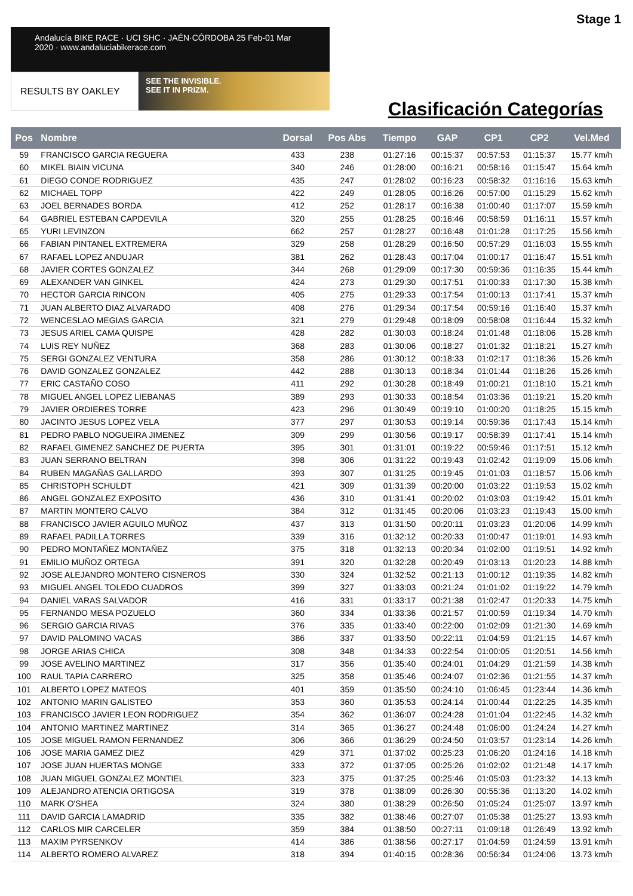Stage 1
Andalucía BIKE RACE · UCI SHC · JAÉN·CÓRDOBA 25 Feb-01 Mar 2020 · www.andaluciabikerace.com
RESULTS BY OAKLEY
SEE THE INVISIBLE.
SEE IT IN PRIZM.
Clasificación Categorías
| Pos | Nombre | Dorsal | Pos Abs | Tiempo | GAP | CP1 | CP2 | Vel.Med |
| --- | --- | --- | --- | --- | --- | --- | --- | --- |
| 59 | FRANCISCO GARCIA REGUERA | 433 | 238 | 01:27:16 | 00:15:37 | 00:57:53 | 01:15:37 | 15.77 km/h |
| 60 | MIKEL BIAIN VICUNA | 340 | 246 | 01:28:00 | 00:16:21 | 00:58:16 | 01:15:47 | 15.64 km/h |
| 61 | DIEGO CONDE RODRIGUEZ | 435 | 247 | 01:28:02 | 00:16:23 | 00:58:32 | 01:16:16 | 15.63 km/h |
| 62 | MICHAEL TOPP | 422 | 249 | 01:28:05 | 00:16:26 | 00:57:00 | 01:15:29 | 15.62 km/h |
| 63 | JOEL BERNADES BORDA | 412 | 252 | 01:28:17 | 00:16:38 | 01:00:40 | 01:17:07 | 15.59 km/h |
| 64 | GABRIEL ESTEBAN CAPDEVILA | 320 | 255 | 01:28:25 | 00:16:46 | 00:58:59 | 01:16:11 | 15.57 km/h |
| 65 | YURI LEVINZON | 662 | 257 | 01:28:27 | 00:16:48 | 01:01:28 | 01:17:25 | 15.56 km/h |
| 66 | FABIAN PINTANEL EXTREMERA | 329 | 258 | 01:28:29 | 00:16:50 | 00:57:29 | 01:16:03 | 15.55 km/h |
| 67 | RAFAEL LOPEZ ANDUJAR | 381 | 262 | 01:28:43 | 00:17:04 | 01:00:17 | 01:16:47 | 15.51 km/h |
| 68 | JAVIER CORTES GONZALEZ | 344 | 268 | 01:29:09 | 00:17:30 | 00:59:36 | 01:16:35 | 15.44 km/h |
| 69 | ALEXANDER VAN GINKEL | 424 | 273 | 01:29:30 | 00:17:51 | 01:00:33 | 01:17:30 | 15.38 km/h |
| 70 | HECTOR GARCIA RINCON | 405 | 275 | 01:29:33 | 00:17:54 | 01:00:13 | 01:17:41 | 15.37 km/h |
| 71 | JUAN ALBERTO DIAZ ALVARADO | 408 | 276 | 01:29:34 | 00:17:54 | 00:59:16 | 01:16:40 | 15.37 km/h |
| 72 | WENCESLAO MEGIAS GARCIA | 321 | 279 | 01:29:48 | 00:18:09 | 00:58:08 | 01:16:44 | 15.32 km/h |
| 73 | JESUS ARIEL CAMA QUISPE | 428 | 282 | 01:30:03 | 00:18:24 | 01:01:48 | 01:18:06 | 15.28 km/h |
| 74 | LUIS REY NUÑEZ | 368 | 283 | 01:30:06 | 00:18:27 | 01:01:32 | 01:18:21 | 15.27 km/h |
| 75 | SERGI GONZALEZ VENTURA | 358 | 286 | 01:30:12 | 00:18:33 | 01:02:17 | 01:18:36 | 15.26 km/h |
| 76 | DAVID GONZALEZ GONZALEZ | 442 | 288 | 01:30:13 | 00:18:34 | 01:01:44 | 01:18:26 | 15.26 km/h |
| 77 | ERIC CASTAÑO COSO | 411 | 292 | 01:30:28 | 00:18:49 | 01:00:21 | 01:18:10 | 15.21 km/h |
| 78 | MIGUEL ANGEL LOPEZ LIEBANAS | 389 | 293 | 01:30:33 | 00:18:54 | 01:03:36 | 01:19:21 | 15.20 km/h |
| 79 | JAVIER ORDIERES TORRE | 423 | 296 | 01:30:49 | 00:19:10 | 01:00:20 | 01:18:25 | 15.15 km/h |
| 80 | JACINTO JESUS LOPEZ VELA | 377 | 297 | 01:30:53 | 00:19:14 | 00:59:36 | 01:17:43 | 15.14 km/h |
| 81 | PEDRO PABLO NOGUEIRA JIMENEZ | 309 | 299 | 01:30:56 | 00:19:17 | 00:58:39 | 01:17:41 | 15.14 km/h |
| 82 | RAFAEL GIMENEZ SANCHEZ DE PUERTA | 395 | 301 | 01:31:01 | 00:19:22 | 00:59:46 | 01:17:51 | 15.12 km/h |
| 83 | JUAN SERRANO BELTRAN | 398 | 306 | 01:31:22 | 00:19:43 | 01:02:42 | 01:19:09 | 15.06 km/h |
| 84 | RUBEN MAGAÑAS GALLARDO | 393 | 307 | 01:31:25 | 00:19:45 | 01:01:03 | 01:18:57 | 15.06 km/h |
| 85 | CHRISTOPH SCHULDT | 421 | 309 | 01:31:39 | 00:20:00 | 01:03:22 | 01:19:53 | 15.02 km/h |
| 86 | ANGEL GONZALEZ EXPOSITO | 436 | 310 | 01:31:41 | 00:20:02 | 01:03:03 | 01:19:42 | 15.01 km/h |
| 87 | MARTIN MONTERO CALVO | 384 | 312 | 01:31:45 | 00:20:06 | 01:03:23 | 01:19:43 | 15.00 km/h |
| 88 | FRANCISCO JAVIER AGUILO MUÑOZ | 437 | 313 | 01:31:50 | 00:20:11 | 01:03:23 | 01:20:06 | 14.99 km/h |
| 89 | RAFAEL PADILLA TORRES | 339 | 316 | 01:32:12 | 00:20:33 | 01:00:47 | 01:19:01 | 14.93 km/h |
| 90 | PEDRO MONTAÑEZ MONTAÑEZ | 375 | 318 | 01:32:13 | 00:20:34 | 01:02:00 | 01:19:51 | 14.92 km/h |
| 91 | EMILIO MUÑOZ ORTEGA | 391 | 320 | 01:32:28 | 00:20:49 | 01:03:13 | 01:20:23 | 14.88 km/h |
| 92 | JOSE ALEJANDRO MONTERO CISNEROS | 330 | 324 | 01:32:52 | 00:21:13 | 01:00:12 | 01:19:35 | 14.82 km/h |
| 93 | MIGUEL ANGEL TOLEDO CUADROS | 399 | 327 | 01:33:03 | 00:21:24 | 01:01:02 | 01:19:22 | 14.79 km/h |
| 94 | DANIEL VARAS SALVADOR | 416 | 331 | 01:33:17 | 00:21:38 | 01:02:47 | 01:20:33 | 14.75 km/h |
| 95 | FERNANDO MESA POZUELO | 360 | 334 | 01:33:36 | 00:21:57 | 01:00:59 | 01:19:34 | 14.70 km/h |
| 96 | SERGIO GARCIA RIVAS | 376 | 335 | 01:33:40 | 00:22:00 | 01:02:09 | 01:21:30 | 14.69 km/h |
| 97 | DAVID PALOMINO VACAS | 386 | 337 | 01:33:50 | 00:22:11 | 01:04:59 | 01:21:15 | 14.67 km/h |
| 98 | JORGE ARIAS CHICA | 308 | 348 | 01:34:33 | 00:22:54 | 01:00:05 | 01:20:51 | 14.56 km/h |
| 99 | JOSE AVELINO MARTINEZ | 317 | 356 | 01:35:40 | 00:24:01 | 01:04:29 | 01:21:59 | 14.38 km/h |
| 100 | RAUL TAPIA CARRERO | 325 | 358 | 01:35:46 | 00:24:07 | 01:02:36 | 01:21:55 | 14.37 km/h |
| 101 | ALBERTO LOPEZ MATEOS | 401 | 359 | 01:35:50 | 00:24:10 | 01:06:45 | 01:23:44 | 14.36 km/h |
| 102 | ANTONIO MARIN GALISTEO | 353 | 360 | 01:35:53 | 00:24:14 | 01:00:44 | 01:22:25 | 14.35 km/h |
| 103 | FRANCISCO JAVIER LEON RODRIGUEZ | 354 | 362 | 01:36:07 | 00:24:28 | 01:01:04 | 01:22:45 | 14.32 km/h |
| 104 | ANTONIO MARTINEZ MARTINEZ | 314 | 365 | 01:36:27 | 00:24:48 | 01:06:00 | 01:24:24 | 14.27 km/h |
| 105 | JOSE MIGUEL RAMON FERNANDEZ | 306 | 366 | 01:36:29 | 00:24:50 | 01:03:57 | 01:23:14 | 14.26 km/h |
| 106 | JOSE MARIA GAMEZ DIEZ | 429 | 371 | 01:37:02 | 00:25:23 | 01:06:20 | 01:24:16 | 14.18 km/h |
| 107 | JOSE JUAN HUERTAS MONGE | 333 | 372 | 01:37:05 | 00:25:26 | 01:02:02 | 01:21:48 | 14.17 km/h |
| 108 | JUAN MIGUEL GONZALEZ MONTIEL | 323 | 375 | 01:37:25 | 00:25:46 | 01:05:03 | 01:23:32 | 14.13 km/h |
| 109 | ALEJANDRO ATENCIA ORTIGOSA | 319 | 378 | 01:38:09 | 00:26:30 | 00:55:36 | 01:13:20 | 14.02 km/h |
| 110 | MARK O'SHEA | 324 | 380 | 01:38:29 | 00:26:50 | 01:05:24 | 01:25:07 | 13.97 km/h |
| 111 | DAVID GARCIA LAMADRID | 335 | 382 | 01:38:46 | 00:27:07 | 01:05:38 | 01:25:27 | 13.93 km/h |
| 112 | CARLOS MIR CARCELER | 359 | 384 | 01:38:50 | 00:27:11 | 01:09:18 | 01:26:49 | 13.92 km/h |
| 113 | MAXIM PYRSENKOV | 414 | 386 | 01:38:56 | 00:27:17 | 01:04:59 | 01:24:59 | 13.91 km/h |
| 114 | ALBERTO ROMERO ALVAREZ | 318 | 394 | 01:40:15 | 00:28:36 | 00:56:34 | 01:24:06 | 13.73 km/h |